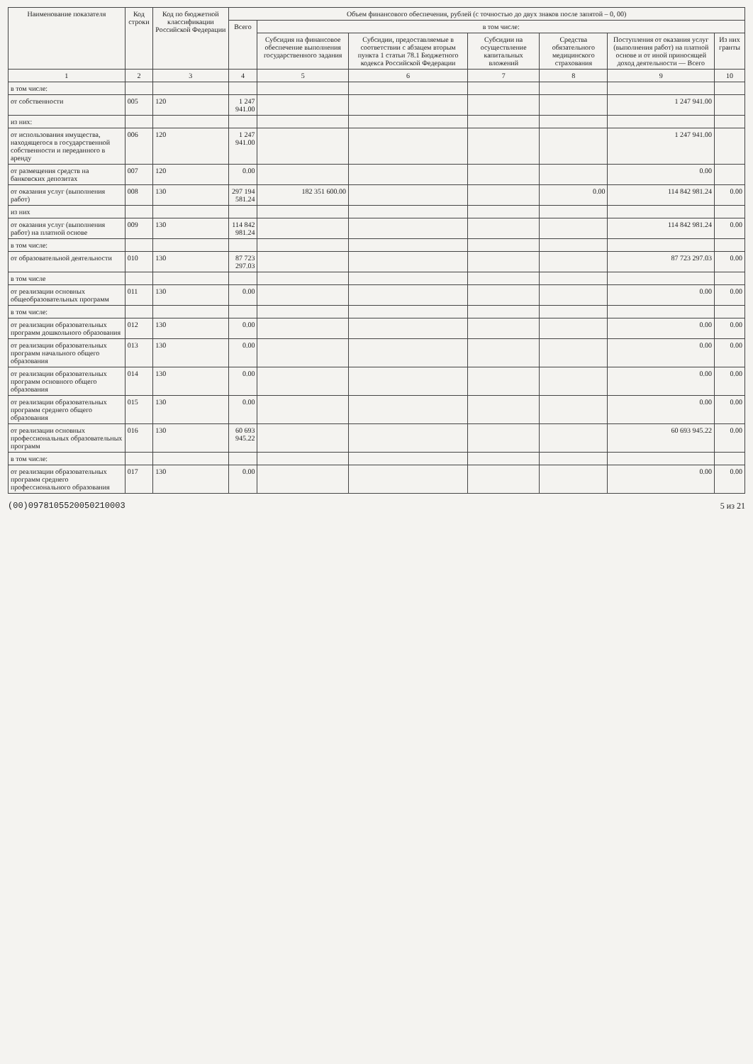| Наименование показателя | Код строки | Код по бюджетной классификации Российской Федерации | Объем финансового обеспечения, рублей (с точностью до двух знаков после запятой – 0, 00) | | | | | | |
| --- | --- | --- | --- | --- | --- | --- | --- | --- | --- |
| | | | Всего | в том числе: | | | | | |
| | | | | Субсидия на финансовое обеспечение выполнения государственного задания | Субсидии, предоставляемые в соответствии с абзацем вторым пункта 1 статьи 78.1 Бюджетного кодекса Российской Федерации | Субсидии на осуществление капитальных вложений | Средства обязательного медицинского страхования | Поступления от оказания услуг (выполнения работ) на платной основе и от иной приносящей доход деятельности — Всего | Из них гранты |
| 1 | 2 | 3 | 4 | 5 | 6 | 7 | 8 | 9 | 10 |
| в том числе: | | | | | | | | | |
| от собственности | 005 | 120 | 1 247 941.00 | | | | | 1 247 941.00 | |
| из них: | | | | | | | | | |
| от использования имущества, находящегося в государственной собственности и переданного в аренду | 006 | 120 | 1 247 941.00 | | | | | 1 247 941.00 | |
| от размещения средств на банковских депозитах | 007 | 120 | 0.00 | | | | | 0.00 | |
| от оказания услуг (выполнения работ) | 008 | 130 | 297 194 581.24 | 182 351 600.00 | | | 0.00 | 114 842 981.24 | 0.00 |
| из них | | | | | | | | | |
| от оказания услуг (выполнения работ) на платной основе | 009 | 130 | 114 842 981.24 | | | | | 114 842 981.24 | 0.00 |
| в том числе: | | | | | | | | | |
| от образовательной деятельности | 010 | 130 | 87 723 297.03 | | | | | 87 723 297.03 | 0.00 |
| в том числе | | | | | | | | | |
| от реализации основных общеобразовательных программ | 011 | 130 | 0.00 | | | | | 0.00 | 0.00 |
| в том числе: | | | | | | | | | |
| от реализации образовательных программ дошкольного образования | 012 | 130 | 0.00 | | | | | 0.00 | 0.00 |
| от реализации образовательных программ начального общего образования | 013 | 130 | 0.00 | | | | | 0.00 | 0.00 |
| от реализации образовательных программ основного общего образования | 014 | 130 | 0.00 | | | | | 0.00 | 0.00 |
| от реализации образовательных программ среднего общего образования | 015 | 130 | 0.00 | | | | | 0.00 | 0.00 |
| от реализации основных профессиональных образовательных программ | 016 | 130 | 60 693 945.22 | | | | | 60 693 945.22 | 0.00 |
| в том числе: | | | | | | | | | |
| от реализации образовательных программ среднего профессионального образования | 017 | 130 | 0.00 | | | | | 0.00 | 0.00 |
(00)0978105520050210003 5 из 21